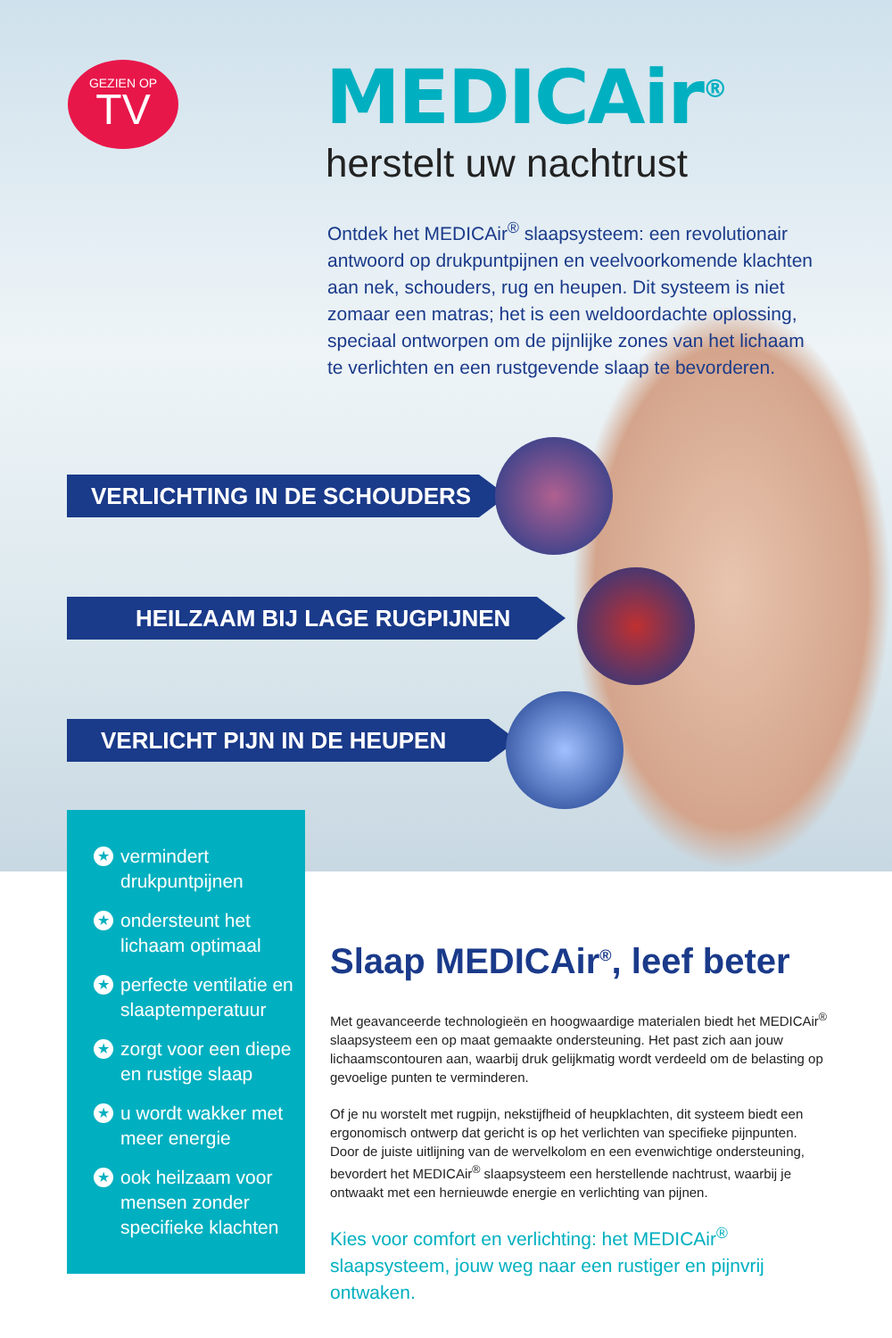GEZIEN OP
TV
MEDICAir<sup>®</sup>
herstelt uw nachtrust
Ontdek het MEDICAir<sup>®</sup> slaapsysteem: een revolutionair antwoord op drukpuntpijnen en veelvoorkomende klachten aan nek, schouders, rug en heupen. Dit systeem is niet zomaar een matras; het is een weldoordachte oplossing, speciaal ontworpen om de pijnlijke zones van het lichaam te verlichten en een rustgevende slaap te bevorderen.
VERLICHTING IN DE SCHOUDERS
HEILZAAM BIJ LAGE RUGPIJNEN
VERLICHT PIJN IN DE HEUPEN
★ vermindert drukpuntpijnen
★ ondersteunt het lichaam optimaal
★ perfecte ventilatie en slaaptemperatuur
★ zorgt voor een diepe en rustige slaap
★ u wordt wakker met meer energie
★ ook heilzaam voor mensen zonder specifieke klachten
Slaap MEDICAir<sup>®</sup>, leef beter
Met geavanceerde technologieën en hoogwaardige materialen biedt het MEDICAir<sup>®</sup> slaapsysteem een op maat gemaakte ondersteuning. Het past zich aan jouw lichaamscontouren aan, waarbij druk gelijkmatig wordt verdeeld om de belasting op gevoelige punten te verminderen.
Of je nu worstelt met rugpijn, nekstijfheid of heupklachten, dit systeem biedt een ergonomisch ontwerp dat gericht is op het verlichten van specifieke pijnpunten.
Door de juiste uitlijning van de wervelkolom en een evenwichtige ondersteuning, bevordert het MEDICAir<sup>®</sup> slaapsysteem een herstellende nachtrust, waarbij je ontwaakt met een hernieuwde energie en verlichting van pijnen.
Kies voor comfort en verlichting: het MEDICAir<sup>®</sup> slaapsysteem, jouw weg naar een rustiger en pijnvrij ontwaken.